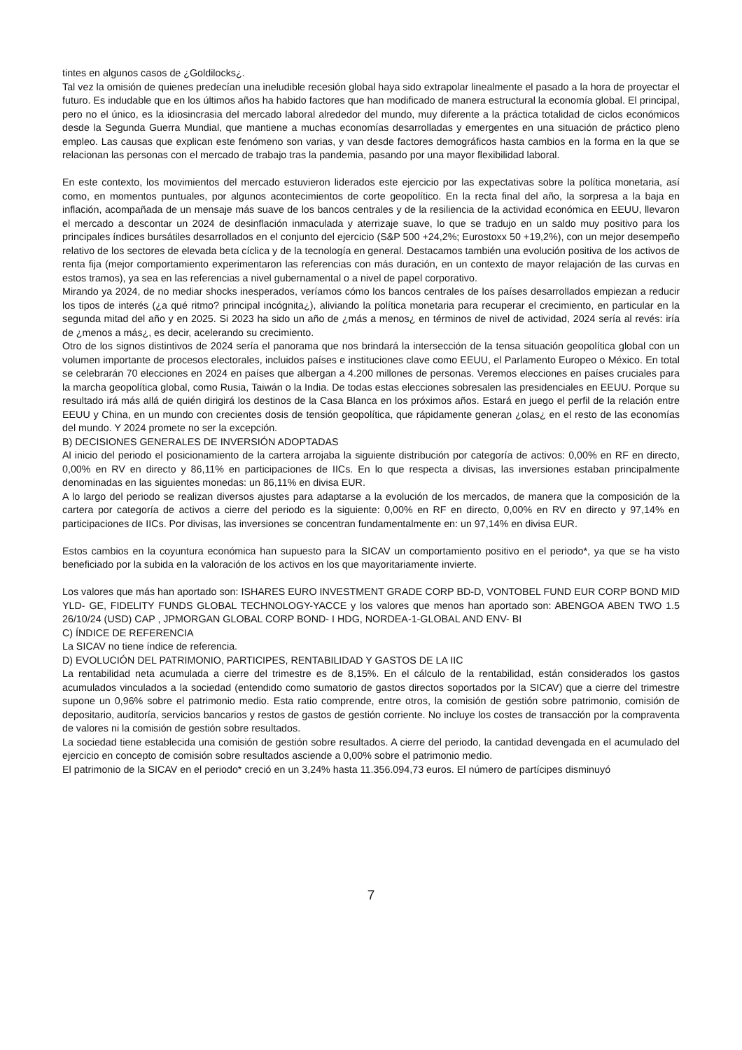tintes en algunos casos de ¿Goldilocks¿.
Tal vez la omisión de quienes predecían una ineludible recesión global haya sido extrapolar linealmente el pasado a la hora de proyectar el futuro. Es indudable que en los últimos años ha habido factores que han modificado de manera estructural la economía global. El principal, pero no el único, es la idiosincrasia del mercado laboral alrededor del mundo, muy diferente a la práctica totalidad de ciclos económicos desde la Segunda Guerra Mundial, que mantiene a muchas economías desarrolladas y emergentes en una situación de práctico pleno empleo. Las causas que explican este fenómeno son varias, y van desde factores demográficos hasta cambios en la forma en la que se relacionan las personas con el mercado de trabajo tras la pandemia, pasando por una mayor flexibilidad laboral.
En este contexto, los movimientos del mercado estuvieron liderados este ejercicio por las expectativas sobre la política monetaria, así como, en momentos puntuales, por algunos acontecimientos de corte geopolítico. En la recta final del año, la sorpresa a la baja en inflación, acompañada de un mensaje más suave de los bancos centrales y de la resiliencia de la actividad económica en EEUU, llevaron el mercado a descontar un 2024 de desinflación inmaculada y aterrizaje suave, lo que se tradujo en un saldo muy positivo para los principales índices bursátiles desarrollados en el conjunto del ejercicio (S&P 500 +24,2%; Eurostoxx 50 +19,2%), con un mejor desempeño relativo de los sectores de elevada beta cíclica y de la tecnología en general. Destacamos también una evolución positiva de los activos de renta fija (mejor comportamiento experimentaron las referencias con más duración, en un contexto de mayor relajación de las curvas en estos tramos), ya sea en las referencias a nivel gubernamental o a nivel de papel corporativo.
Mirando ya 2024, de no mediar shocks inesperados, veríamos cómo los bancos centrales de los países desarrollados empiezan a reducir los tipos de interés (¿a qué ritmo? principal incógnita¿), aliviando la política monetaria para recuperar el crecimiento, en particular en la segunda mitad del año y en 2025. Si 2023 ha sido un año de ¿más a menos¿ en términos de nivel de actividad, 2024 sería al revés: iría de ¿menos a más¿, es decir, acelerando su crecimiento.
Otro de los signos distintivos de 2024 sería el panorama que nos brindará la intersección de la tensa situación geopolítica global con un volumen importante de procesos electorales, incluidos países e instituciones clave como EEUU, el Parlamento Europeo o México. En total se celebrarán 70 elecciones en 2024 en países que albergan a 4.200 millones de personas. Veremos elecciones en países cruciales para la marcha geopolítica global, como Rusia, Taiwán o la India. De todas estas elecciones sobresalen las presidenciales en EEUU. Porque su resultado irá más allá de quién dirigirá los destinos de la Casa Blanca en los próximos años. Estará en juego el perfil de la relación entre EEUU y China, en un mundo con crecientes dosis de tensión geopolítica, que rápidamente generan ¿olas¿ en el resto de las economías del mundo. Y 2024 promete no ser la excepción.
B) DECISIONES GENERALES DE INVERSIÓN ADOPTADAS
Al inicio del periodo el posicionamiento de la cartera arrojaba la siguiente distribución por categoría de activos: 0,00% en RF en directo, 0,00% en RV en directo y 86,11% en participaciones de IICs. En lo que respecta a divisas, las inversiones estaban principalmente denominadas en las siguientes monedas: un 86,11% en divisa EUR.
A lo largo del periodo se realizan diversos ajustes para adaptarse a la evolución de los mercados, de manera que la composición de la cartera por categoría de activos a cierre del periodo es la siguiente: 0,00% en RF en directo, 0,00% en RV en directo y 97,14% en participaciones de IICs. Por divisas, las inversiones se concentran fundamentalmente en: un 97,14% en divisa EUR.
Estos cambios en la coyuntura económica han supuesto para la SICAV un comportamiento positivo en el periodo*, ya que se ha visto beneficiado por la subida en la valoración de los activos en los que mayoritariamente invierte.
Los valores que más han aportado son: ISHARES EURO INVESTMENT GRADE CORP BD-D, VONTOBEL FUND EUR CORP BOND MID YLD- GE, FIDELITY FUNDS GLOBAL TECHNOLOGY-YACCE y los valores que menos han aportado son: ABENGOA ABEN TWO 1.5 26/10/24 (USD) CAP , JPMORGAN GLOBAL CORP BOND- I HDG, NORDEA-1-GLOBAL AND ENV- BI
C) ÍNDICE DE REFERENCIA
La SICAV no tiene índice de referencia.
D) EVOLUCIÓN DEL PATRIMONIO, PARTICIPES, RENTABILIDAD Y GASTOS DE LA IIC
La rentabilidad neta acumulada a cierre del trimestre es de 8,15%. En el cálculo de la rentabilidad, están considerados los gastos acumulados vinculados a la sociedad (entendido como sumatorio de gastos directos soportados por la SICAV) que a cierre del trimestre supone un 0,96% sobre el patrimonio medio. Esta ratio comprende, entre otros, la comisión de gestión sobre patrimonio, comisión de depositario, auditoría, servicios bancarios y restos de gastos de gestión corriente. No incluye los costes de transacción por la compraventa de valores ni la comisión de gestión sobre resultados.
La sociedad tiene establecida una comisión de gestión sobre resultados. A cierre del periodo, la cantidad devengada en el acumulado del ejercicio en concepto de comisión sobre resultados asciende a 0,00% sobre el patrimonio medio.
El patrimonio de la SICAV en el periodo* creció en un 3,24% hasta 11.356.094,73 euros. El número de partícipes disminuyó
7